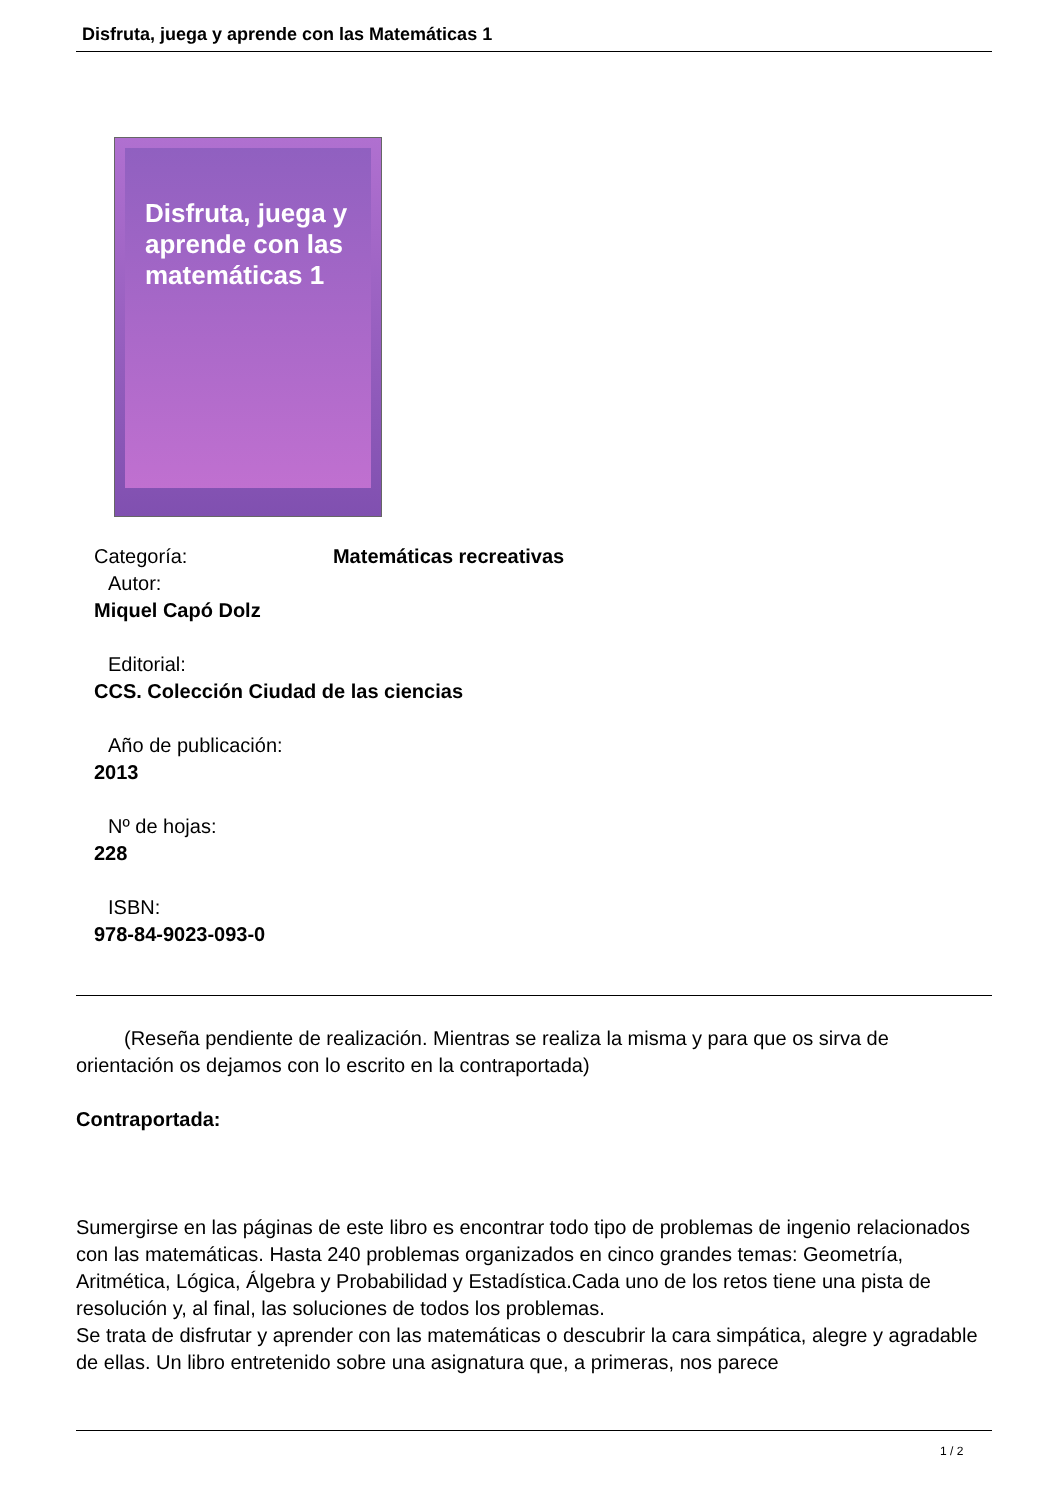Disfruta, juega y aprende con las Matemáticas 1
Disfruta, juega y aprende con las matemáticas 1
Categoría: Matemáticas recreativas
Autor:
Miquel Capó Dolz
Editorial:
CCS. Colección Ciudad de las ciencias
Año de publicación:
2013
Nº de hojas:
228
ISBN:
978-84-9023-093-0
(Reseña pendiente de realización. Mientras se realiza la misma y para que os sirva de orientación os dejamos con lo escrito en la contraportada)
Contraportada:
Sumergirse en las páginas de este libro es encontrar todo tipo de problemas de ingenio relacionados con las matemáticas. Hasta 240 problemas organizados en cinco grandes temas: Geometría, Aritmética, Lógica, Álgebra y Probabilidad y Estadística.Cada uno de los retos tiene una pista de resolución y, al final, las soluciones de todos los problemas.
Se trata de disfrutar y aprender con las matemáticas o descubrir la cara simpática, alegre y agradable de ellas. Un libro entretenido sobre una asignatura que, a primeras, nos parece
1 / 2